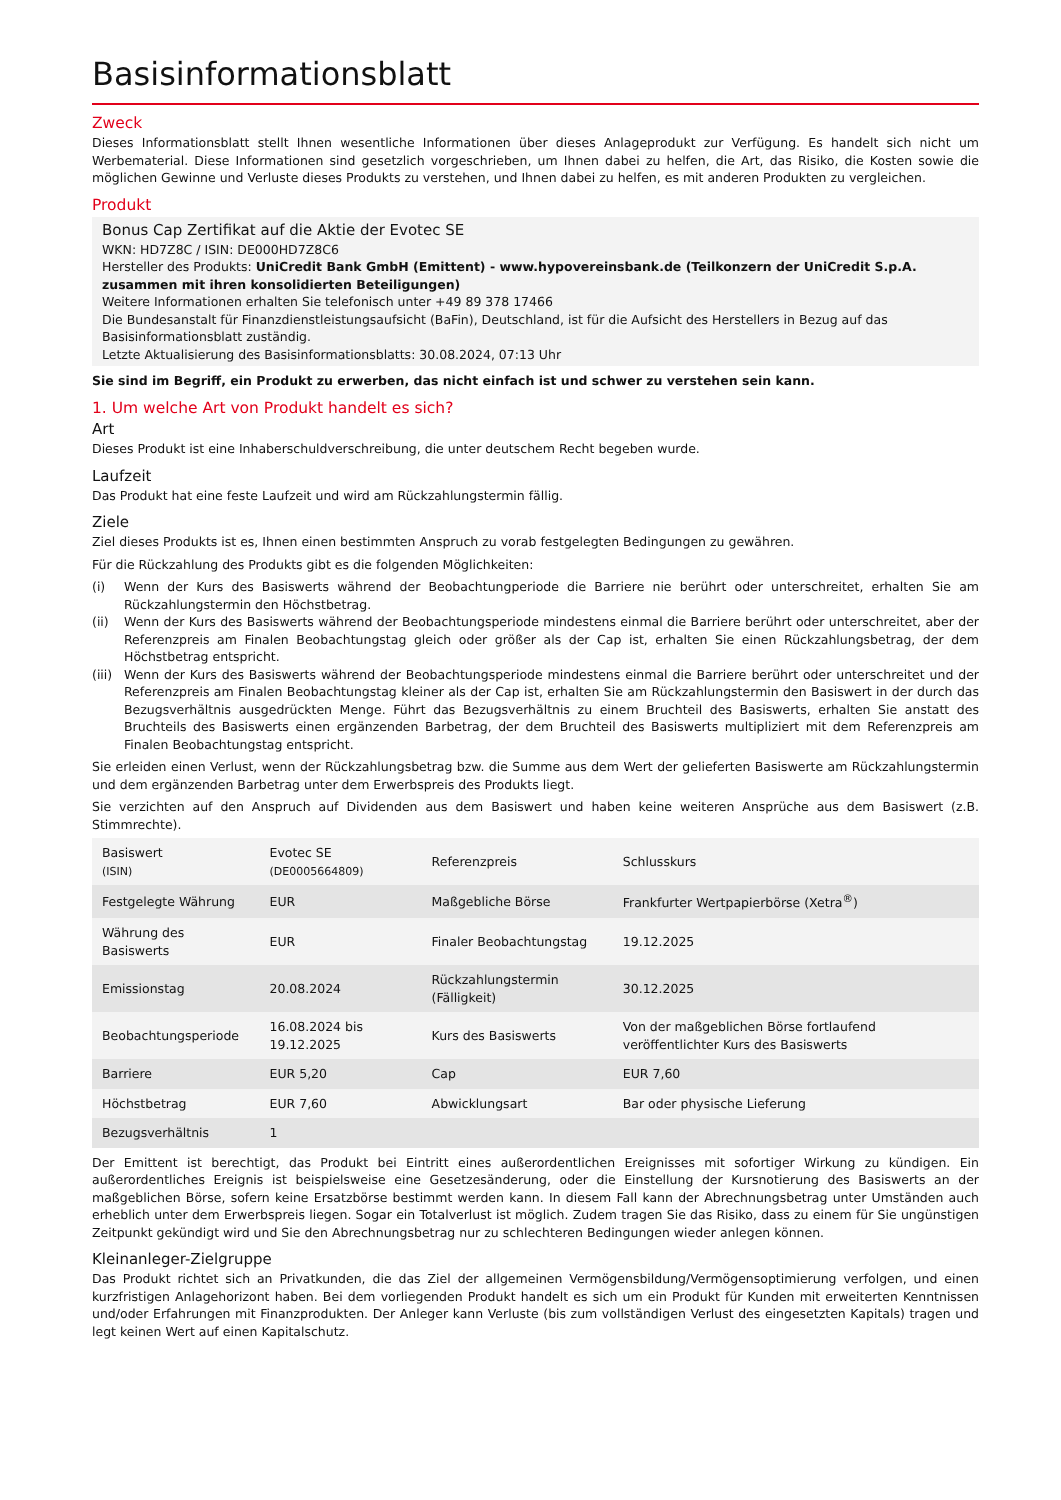Basisinformationsblatt
Zweck
Dieses Informationsblatt stellt Ihnen wesentliche Informationen über dieses Anlageprodukt zur Verfügung. Es handelt sich nicht um Werbematerial. Diese Informationen sind gesetzlich vorgeschrieben, um Ihnen dabei zu helfen, die Art, das Risiko, die Kosten sowie die möglichen Gewinne und Verluste dieses Produkts zu verstehen, und Ihnen dabei zu helfen, es mit anderen Produkten zu vergleichen.
Produkt
Bonus Cap Zertifikat auf die Aktie der Evotec SE
WKN: HD7Z8C / ISIN: DE000HD7Z8C6
Hersteller des Produkts: UniCredit Bank GmbH (Emittent) - www.hypovereinsbank.de (Teilkonzern der UniCredit S.p.A. zusammen mit ihren konsolidierten Beteiligungen)
Weitere Informationen erhalten Sie telefonisch unter +49 89 378 17466
Die Bundesanstalt für Finanzdienstleistungsaufsicht (BaFin), Deutschland, ist für die Aufsicht des Herstellers in Bezug auf das Basisinformationsblatt zuständig.
Letzte Aktualisierung des Basisinformationsblatts: 30.08.2024, 07:13 Uhr
Sie sind im Begriff, ein Produkt zu erwerben, das nicht einfach ist und schwer zu verstehen sein kann.
1. Um welche Art von Produkt handelt es sich?
Art
Dieses Produkt ist eine Inhaberschuldverschreibung, die unter deutschem Recht begeben wurde.
Laufzeit
Das Produkt hat eine feste Laufzeit und wird am Rückzahlungstermin fällig.
Ziele
Ziel dieses Produkts ist es, Ihnen einen bestimmten Anspruch zu vorab festgelegten Bedingungen zu gewähren.
Für die Rückzahlung des Produkts gibt es die folgenden Möglichkeiten:
(i) Wenn der Kurs des Basiswerts während der Beobachtungperiode die Barriere nie berührt oder unterschreitet, erhalten Sie am Rückzahlungstermin den Höchstbetrag.
(ii) Wenn der Kurs des Basiswerts während der Beobachtungsperiode mindestens einmal die Barriere berührt oder unterschreitet, aber der Referenzpreis am Finalen Beobachtungstag gleich oder größer als der Cap ist, erhalten Sie einen Rückzahlungsbetrag, der dem Höchstbetrag entspricht.
(iii)
Wenn der Kurs des Basiswerts während der Beobachtungsperiode mindestens einmal die Barriere berührt oder unterschreitet und der Referenzpreis am Finalen Beobachtungstag kleiner als der Cap ist, erhalten Sie am Rückzahlungstermin den Basiswert in der durch das Bezugsverhältnis ausgedrückten Menge. Führt das Bezugsverhältnis zu einem Bruchteil des Basiswerts, erhalten Sie anstatt des Bruchteils des Basiswerts einen ergänzenden Barbetrag, der dem Bruchteil des Basiswerts multipliziert mit dem Referenzpreis am Finalen Beobachtungstag entspricht.
Sie erleiden einen Verlust, wenn der Rückzahlungsbetrag bzw. die Summe aus dem Wert der gelieferten Basiswerte am Rückzahlungstermin und dem ergänzenden Barbetrag unter dem Erwerbspreis des Produkts liegt.
Sie verzichten auf den Anspruch auf Dividenden aus dem Basiswert und haben keine weiteren Ansprüche aus dem Basiswert (z.B. Stimmrechte).
| Basiswert (ISIN) | Evotec SE (DE0005664809) | Referenzpreis | Schlusskurs |
| Festgelegte Währung | EUR | Maßgebliche Börse | Frankfurter Wertpapierbörse (Xetra<sup>®</sup>) |
| Währung des Basiswerts | EUR | Finaler Beobachtungstag | 19.12.2025 |
| Emissionstag | 20.08.2024 | Rückzahlungstermin (Fälligkeit) | 30.12.2025 |
| Beobachtungsperiode | 16.08.2024 bis 19.12.2025 | Kurs des Basiswerts | Von der maßgeblichen Börse fortlaufend veröffentlichter Kurs des Basiswerts |
| Barriere | EUR 5,20 | Cap | EUR 7,60 |
| Höchstbetrag | EUR 7,60 | Abwicklungsart | Bar oder physische Lieferung |
| Bezugsverhältnis | 1 | | |
Der Emittent ist berechtigt, das Produkt bei Eintritt eines außerordentlichen Ereignisses mit sofortiger Wirkung zu kündigen. Ein außerordentliches Ereignis ist beispielsweise eine Gesetzesänderung, oder die Einstellung der Kursnotierung des Basiswerts an der maßgeblichen Börse, sofern keine Ersatzbörse bestimmt werden kann. In diesem Fall kann der Abrechnungsbetrag unter Umständen auch erheblich unter dem Erwerbspreis liegen. Sogar ein Totalverlust ist möglich. Zudem tragen Sie das Risiko, dass zu einem für Sie ungünstigen Zeitpunkt gekündigt wird und Sie den Abrechnungsbetrag nur zu schlechteren Bedingungen wieder anlegen können.
Kleinanleger-Zielgruppe
Das Produkt richtet sich an Privatkunden, die das Ziel der allgemeinen Vermögensbildung/Vermögensoptimierung verfolgen, und einen kurzfristigen Anlagehorizont haben. Bei dem vorliegenden Produkt handelt es sich um ein Produkt für Kunden mit erweiterten Kenntnissen und/oder Erfahrungen mit Finanzprodukten. Der Anleger kann Verluste (bis zum vollständigen Verlust des eingesetzten Kapitals) tragen und legt keinen Wert auf einen Kapitalschutz.